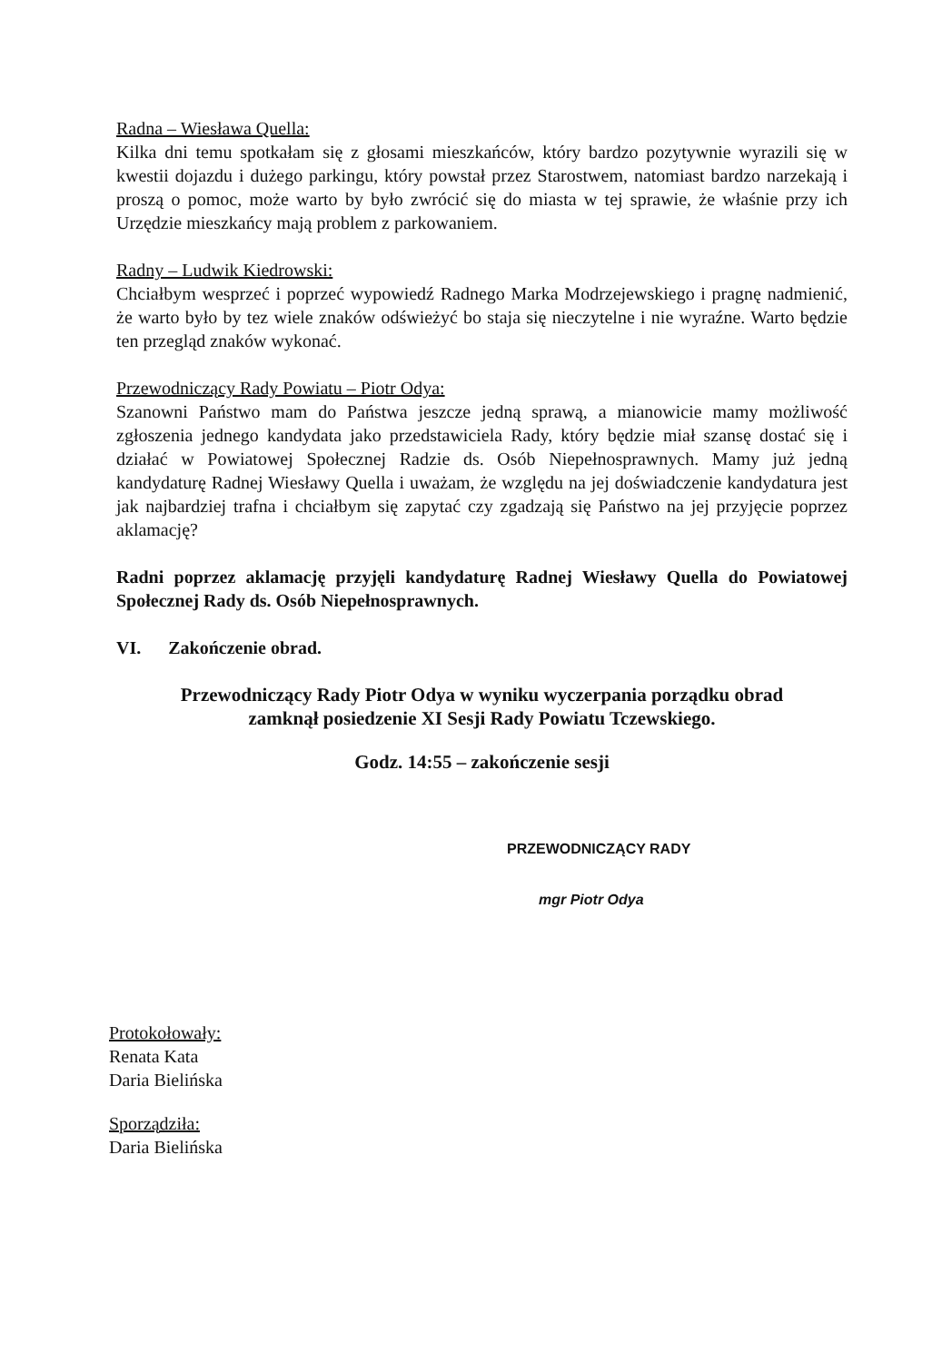Radna – Wiesława Quella:
Kilka dni temu spotkałam się z głosami mieszkańców, który bardzo pozytywnie wyrazili się w kwestii dojazdu i dużego parkingu, który powstał przez Starostwem, natomiast bardzo narzekają i proszą o pomoc, może warto by było zwrócić się do miasta w tej sprawie, że właśnie przy ich Urzędzie mieszkańcy mają problem z parkowaniem.
Radny – Ludwik Kiedrowski:
Chciałbym wesprzeć i poprzeć wypowiedź Radnego Marka Modrzejewskiego i pragnę nadmienić, że warto było by tez wiele znaków odświeżyć bo staja się nieczytelne i nie wyraźne. Warto będzie ten przegląd znaków wykonać.
Przewodniczący Rady Powiatu – Piotr Odya:
Szanowni Państwo mam do Państwa jeszcze jedną sprawą, a mianowicie mamy możliwość zgłoszenia jednego kandydata jako przedstawiciela Rady, który będzie miał szansę dostać się i działać w Powiatowej Społecznej Radzie ds. Osób Niepełnosprawnych. Mamy już jedną kandydaturę Radnej Wiesławy Quella i uważam, że względu na jej doświadczenie kandydatura jest jak najbardziej trafna i chciałbym się zapytać czy zgadzają się Państwo na jej przyjęcie poprzez aklamację?
Radni poprzez aklamację przyjęli kandydaturę Radnej Wiesławy Quella do Powiatowej Społecznej Rady ds. Osób Niepełnosprawnych.
VI. Zakończenie obrad.
Przewodniczący Rady Piotr Odya w wyniku wyczerpania porządku obrad
zamknął posiedzenie XI Sesji Rady Powiatu Tczewskiego.
Godz. 14:55 – zakończenie sesji
PRZEWODNICZĄCY RADY
mgr Piotr Odya
Protokołowały:
Renata Kata
Daria Bielińska
Sporządziła:
Daria Bielińska